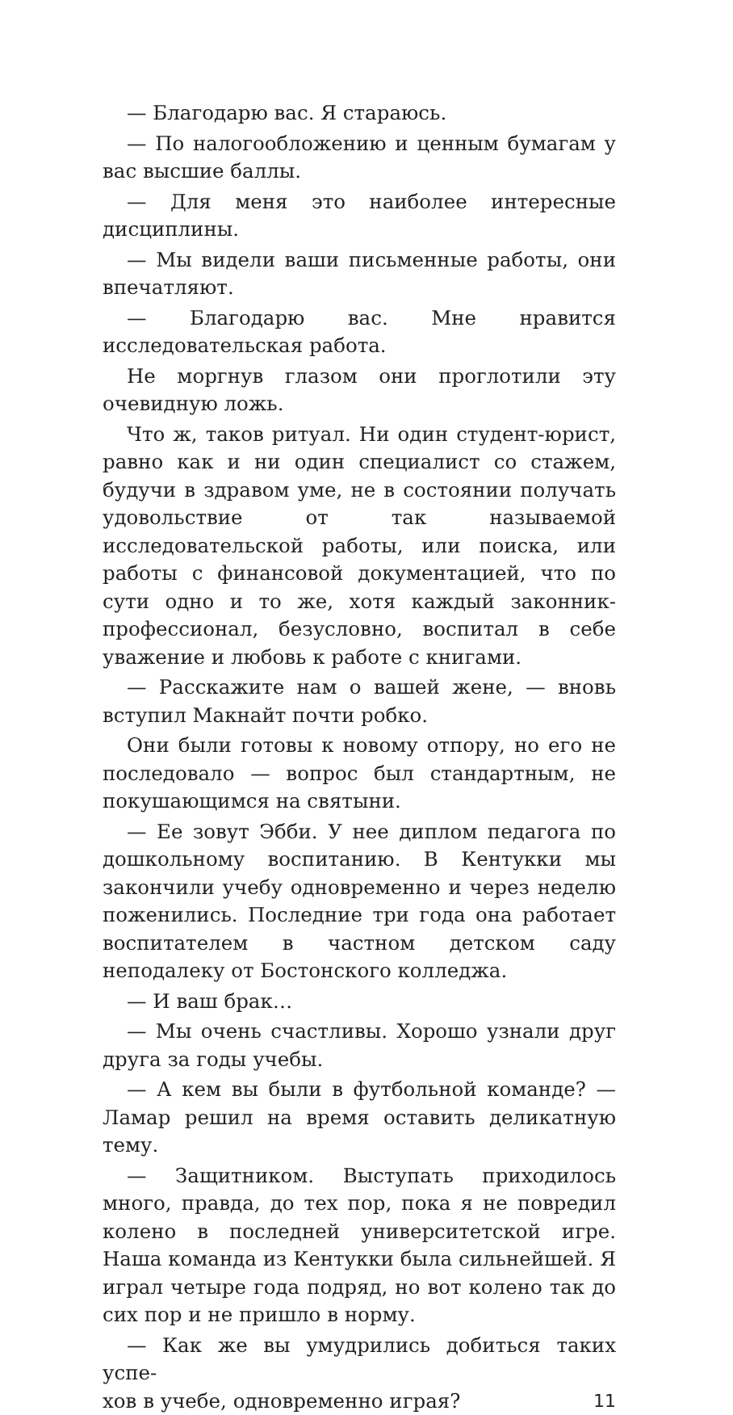— Благодарю вас. Я стараюсь.
— По налогообложению и ценным бумагам у вас высшие баллы.
— Для меня это наиболее интересные дисциплины.
— Мы видели ваши письменные работы, они впечатляют.
— Благодарю вас. Мне нравится исследовательская работа.
Не моргнув глазом они проглотили эту очевидную ложь.
Что ж, таков ритуал. Ни один студент-юрист, равно как и ни один специалист со стажем, будучи в здравом уме, не в состоянии получать удовольствие от так называемой исследовательской работы, или поиска, или работы с финансовой документацией, что по сути одно и то же, хотя каждый законник-профессионал, безусловно, воспитал в себе уважение и любовь к работе с книгами.
— Расскажите нам о вашей жене, — вновь вступил Макнайт почти робко.
Они были готовы к новому отпору, но его не последовало — вопрос был стандартным, не покушающимся на святыни.
— Ее зовут Эбби. У нее диплом педагога по дошкольному воспитанию. В Кентукки мы закончили учебу одновременно и через неделю поженились. Последние три года она работает воспитателем в частном детском саду неподалеку от Бостонского колледжа.
— И ваш брак…
— Мы очень счастливы. Хорошо узнали друг друга за годы учебы.
— А кем вы были в футбольной команде? — Ламар решил на время оставить деликатную тему.
— Защитником. Выступать приходилось много, правда, до тех пор, пока я не повредил колено в последней университетской игре. Наша команда из Кентукки была сильнейшей. Я играл четыре года подряд, но вот колено так до сих пор и не пришло в норму.
— Как же вы умудрились добиться таких успе-
хов в учебе, одновременно играя? 11